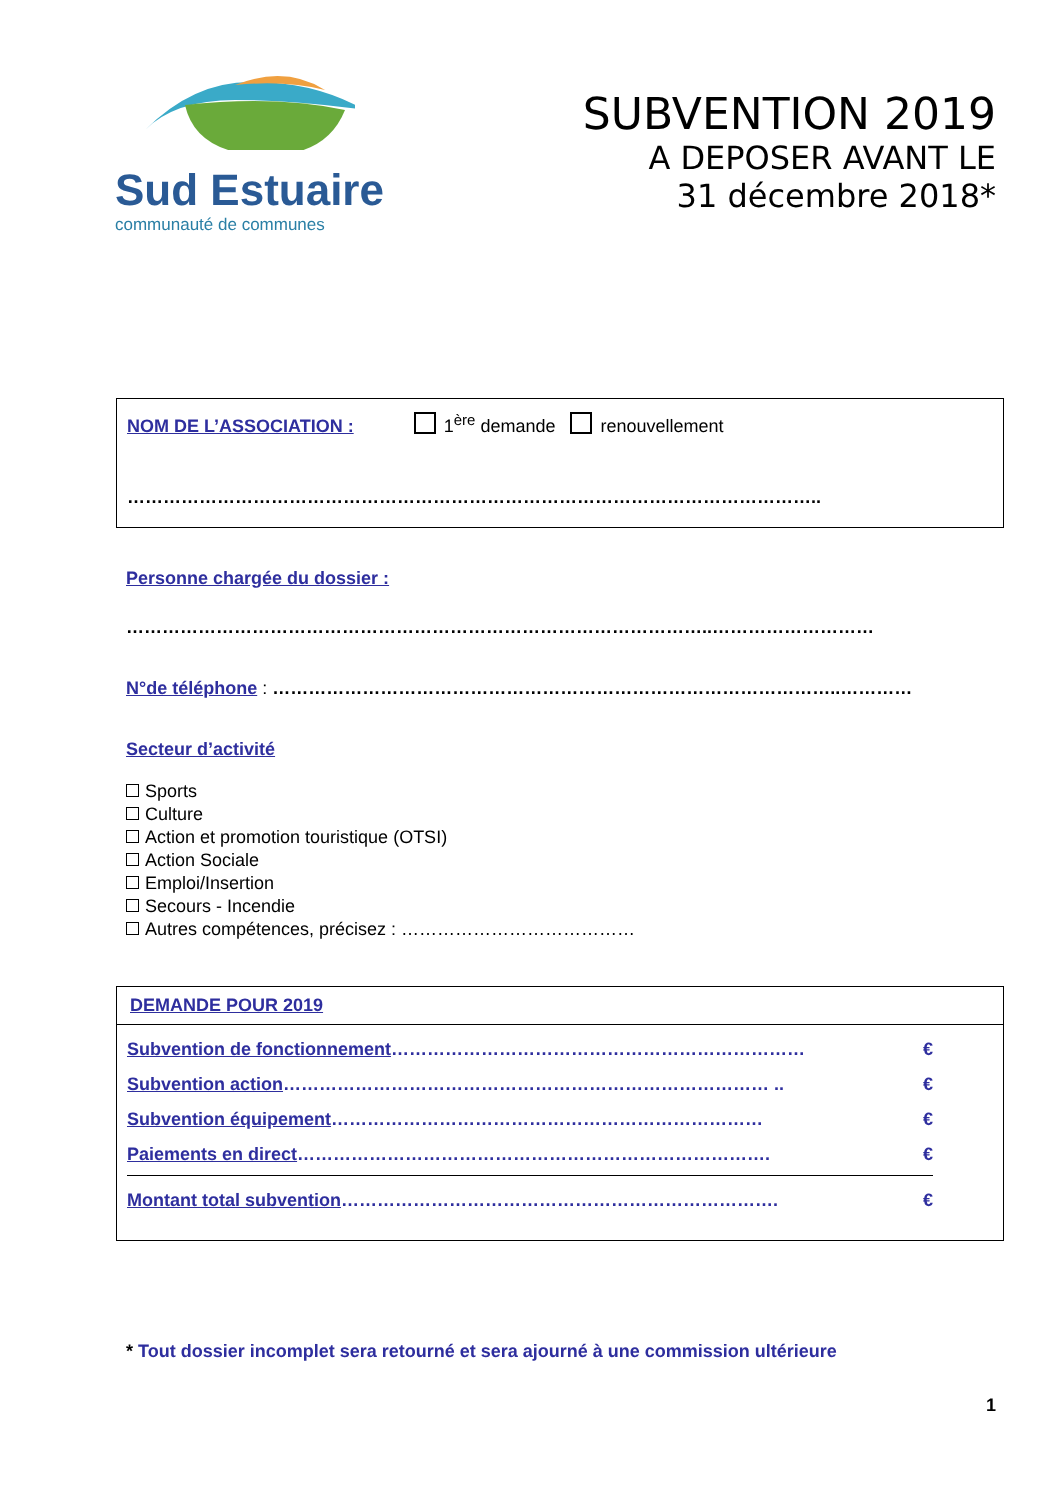Sud Estuaire
communauté de communes
SUBVENTION 2019
A DEPOSER AVANT LE
31 décembre 2018*
NOM DE L’ASSOCIATION : 1<sup>ère</sup> demande renouvellement
……………………………………………………………………………………………………..
Personne chargée du dossier :
……………………………………………………………………………………..………………………
N°de téléphone : …………………………………………………………………………………..…………
Secteur d’activité
Sports
Culture
Action et promotion touristique (OTSI)
Action Sociale
Emploi/Insertion
Secours - Incendie
Autres compétences, précisez : …………………………………
DEMANDE POUR 2019
Subvention de fonctionnement…………………………………………………………… €
Subvention action……………………………………………………………………… .. €
Subvention équipement……………………………………………………………… €
Paiements en direct……………………………………………………………………. €
Montant total subvention………………………………………………………………. €
* Tout dossier incomplet sera retourné et sera ajourné à une commission ultérieure
1